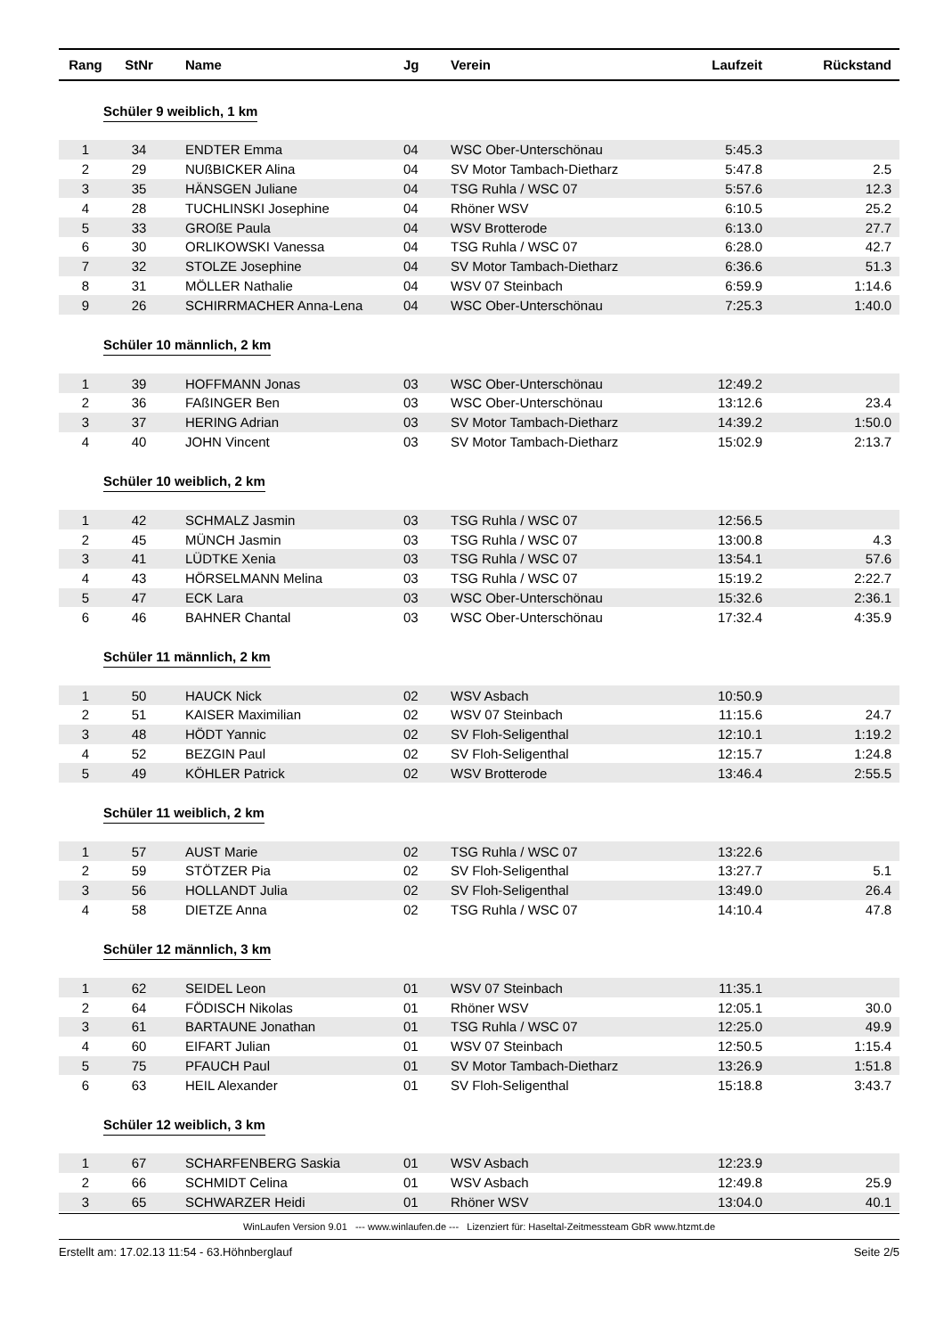| Rang | StNr | Name | Jg | Verein | Laufzeit | Rückstand |
| --- | --- | --- | --- | --- | --- | --- |
| Schüler 9 weiblich, 1 km | | | | | | |
| 1 | 34 | ENDTER Emma | 04 | WSC Ober-Unterschönau | 5:45.3 | |
| 2 | 29 | NUßBICKER Alina | 04 | SV Motor Tambach-Dietharz | 5:47.8 | 2.5 |
| 3 | 35 | HÄNSGEN Juliane | 04 | TSG Ruhla / WSC 07 | 5:57.6 | 12.3 |
| 4 | 28 | TUCHLINSKI Josephine | 04 | Rhöner WSV | 6:10.5 | 25.2 |
| 5 | 33 | GROßE Paula | 04 | WSV Brotterode | 6:13.0 | 27.7 |
| 6 | 30 | ORLIKOWSKI Vanessa | 04 | TSG Ruhla / WSC 07 | 6:28.0 | 42.7 |
| 7 | 32 | STOLZE Josephine | 04 | SV Motor Tambach-Dietharz | 6:36.6 | 51.3 |
| 8 | 31 | MÖLLER Nathalie | 04 | WSV 07 Steinbach | 6:59.9 | 1:14.6 |
| 9 | 26 | SCHIRRMACHER Anna-Lena | 04 | WSC Ober-Unterschönau | 7:25.3 | 1:40.0 |
| Schüler 10 männlich, 2 km | | | | | | |
| 1 | 39 | HOFFMANN Jonas | 03 | WSC Ober-Unterschönau | 12:49.2 | |
| 2 | 36 | FAßINGER Ben | 03 | WSC Ober-Unterschönau | 13:12.6 | 23.4 |
| 3 | 37 | HERING Adrian | 03 | SV Motor Tambach-Dietharz | 14:39.2 | 1:50.0 |
| 4 | 40 | JOHN Vincent | 03 | SV Motor Tambach-Dietharz | 15:02.9 | 2:13.7 |
| Schüler 10 weiblich, 2 km | | | | | | |
| 1 | 42 | SCHMALZ Jasmin | 03 | TSG Ruhla / WSC 07 | 12:56.5 | |
| 2 | 45 | MÜNCH Jasmin | 03 | TSG Ruhla / WSC 07 | 13:00.8 | 4.3 |
| 3 | 41 | LÜDTKE Xenia | 03 | TSG Ruhla / WSC 07 | 13:54.1 | 57.6 |
| 4 | 43 | HÖRSELMANN Melina | 03 | TSG Ruhla / WSC 07 | 15:19.2 | 2:22.7 |
| 5 | 47 | ECK Lara | 03 | WSC Ober-Unterschönau | 15:32.6 | 2:36.1 |
| 6 | 46 | BAHNER Chantal | 03 | WSC Ober-Unterschönau | 17:32.4 | 4:35.9 |
| Schüler 11 männlich, 2 km | | | | | | |
| 1 | 50 | HAUCK Nick | 02 | WSV Asbach | 10:50.9 | |
| 2 | 51 | KAISER Maximilian | 02 | WSV 07 Steinbach | 11:15.6 | 24.7 |
| 3 | 48 | HÖDT Yannic | 02 | SV Floh-Seligenthal | 12:10.1 | 1:19.2 |
| 4 | 52 | BEZGIN Paul | 02 | SV Floh-Seligenthal | 12:15.7 | 1:24.8 |
| 5 | 49 | KÖHLER Patrick | 02 | WSV Brotterode | 13:46.4 | 2:55.5 |
| Schüler 11 weiblich, 2 km | | | | | | |
| 1 | 57 | AUST Marie | 02 | TSG Ruhla / WSC 07 | 13:22.6 | |
| 2 | 59 | STÖTZER Pia | 02 | SV Floh-Seligenthal | 13:27.7 | 5.1 |
| 3 | 56 | HOLLANDT Julia | 02 | SV Floh-Seligenthal | 13:49.0 | 26.4 |
| 4 | 58 | DIETZE Anna | 02 | TSG Ruhla / WSC 07 | 14:10.4 | 47.8 |
| Schüler 12 männlich, 3 km | | | | | | |
| 1 | 62 | SEIDEL Leon | 01 | WSV 07 Steinbach | 11:35.1 | |
| 2 | 64 | FÖDISCH Nikolas | 01 | Rhöner WSV | 12:05.1 | 30.0 |
| 3 | 61 | BARTAUNE Jonathan | 01 | TSG Ruhla / WSC 07 | 12:25.0 | 49.9 |
| 4 | 60 | EIFART Julian | 01 | WSV 07 Steinbach | 12:50.5 | 1:15.4 |
| 5 | 75 | PFAUCH Paul | 01 | SV Motor Tambach-Dietharz | 13:26.9 | 1:51.8 |
| 6 | 63 | HEIL Alexander | 01 | SV Floh-Seligenthal | 15:18.8 | 3:43.7 |
| Schüler 12 weiblich, 3 km | | | | | | |
| 1 | 67 | SCHARFENBERG Saskia | 01 | WSV Asbach | 12:23.9 | |
| 2 | 66 | SCHMIDT Celina | 01 | WSV Asbach | 12:49.8 | 25.9 |
| 3 | 65 | SCHWARZER Heidi | 01 | Rhöner WSV | 13:04.0 | 40.1 |
WinLaufen Version 9.01 --- www.winlaufen.de --- Lizenziert für: Haseltal-Zeitmessteam GbR www.htzmt.de
Erstellt am: 17.02.13 11:54 - 63.Höhnberglauf Seite 2/5